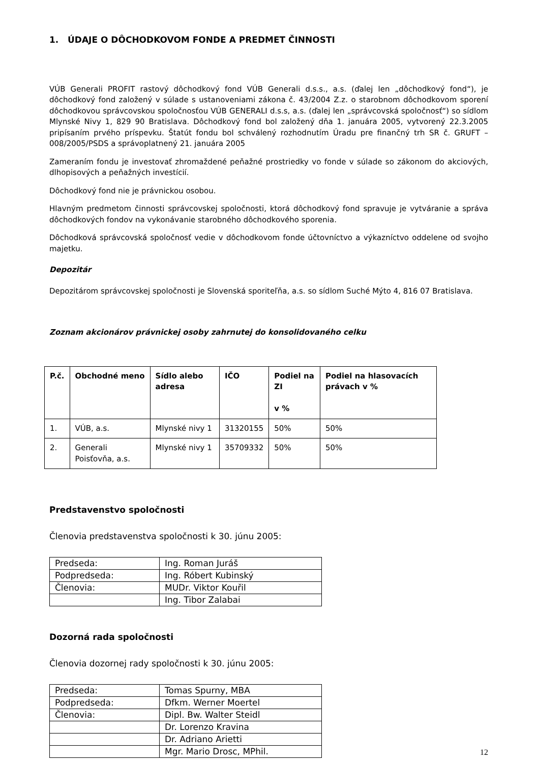1. ÚDAJE O DÔCHODKOVOM FONDE A PREDMET ČINNOSTI
VÚB Generali PROFIT rastový dôchodkový fond VÚB Generali d.s.s., a.s. (ďalej len „dôchodkový fond“), je dôchodkový fond založený v súlade s ustanoveniami zákona č. 43/2004 Z.z. o starobnom dôchodkovom sporení dôchodkovou správcovskou spoločnosťou VÚB GENERALI d.s.s, a.s. (ďalej len „správcovská spoločnosť“) so sídlom Mlynské Nivy 1, 829 90 Bratislava. Dôchodkový fond bol založený dňa 1. januára 2005, vytvorený 22.3.2005 pripísaním prvého príspevku. Štatút fondu bol schválený rozhodnutím Úradu pre finančný trh SR č. GRUFT – 008/2005/PSDS a správoplatnený 21. januára 2005
Zameraním fondu je investovať zhromaždené peňažné prostriedky vo fonde v súlade so zákonom do akciových, dlhopisových a peňažných investícií.
Dôchodkový fond nie je právnickou osobou.
Hlavným predmetom činnosti správcovskej spoločnosti, ktorá dôchodkový fond spravuje je vytváranie a správa dôchodkových fondov na vykonávanie starobného dôchodkového sporenia.
Dôchodková správcovská spoločnosť vedie v dôchodkovom fonde účtovníctvo a výkazníctvo oddelene od svojho majetku.
Depozitár
Depozitárom správcovskej spoločnosti je Slovenská sporiteľňa, a.s. so sídlom Suché Mýto 4, 816 07 Bratislava.
Zoznam akcionárov právnickej osoby zahrnutej do konsolidovaného celku
| P.č. | Obchodné meno | Sídlo alebo adresa | IČO | Podiel na ZI v % | Podiel na hlasovacích právach v % |
| --- | --- | --- | --- | --- | --- |
| 1. | VÚB, a.s. | Mlynské nivy 1 | 31320155 | 50% | 50% |
| 2. | Generali Poisťovňa, a.s. | Mlynské nivy 1 | 35709332 | 50% | 50% |
Predstavenstvo spoločnosti
Členovia predstavenstva spoločnosti k 30. júnu 2005:
| Predseda: | Ing. Roman Juráš |
| Podpredseda: | Ing. Róbert Kubinský |
| Členovia: | MUDr. Viktor Kouřil |
| | Ing. Tibor Zalabai |
Dozorná rada spoločnosti
Členovia dozornej rady spoločnosti k 30. júnu 2005:
| Predseda: | Tomas Spurny, MBA |
| Podpredseda: | Dfkm. Werner Moertel |
| Členovia: | Dipl. Bw. Walter Steidl |
| | Dr. Lorenzo Kravina |
| | Dr. Adriano Arietti |
| | Mgr. Mario Drosc, MPhil. |
12